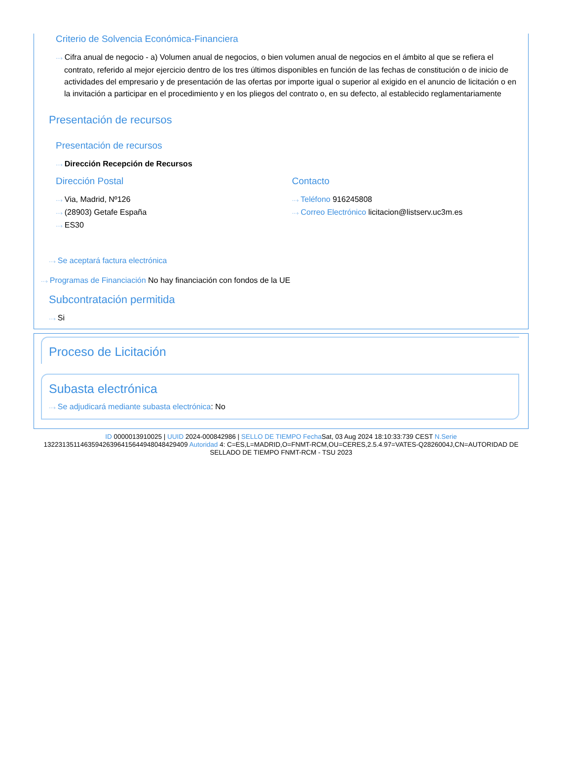Criterio de Solvencia Económica-Financiera
···› Cifra anual de negocio - a) Volumen anual de negocios, o bien volumen anual de negocios en el ámbito al que se refiera el contrato, referido al mejor ejercicio dentro de los tres últimos disponibles en función de las fechas de constitución o de inicio de actividades del empresario y de presentación de las ofertas por importe igual o superior al exigido en el anuncio de licitación o en la invitación a participar en el procedimiento y en los pliegos del contrato o, en su defecto, al establecido reglamentariamente
Presentación de recursos
Presentación de recursos
···› Dirección Recepción de Recursos
Dirección Postal
···› Via, Madrid, Nº126
···› (28903) Getafe España
···› ES30
Contacto
···› Teléfono 916245808
···› Correo Electrónico licitacion@listserv.uc3m.es
···› Se aceptará factura electrónica
···› Programas de Financiación No hay financiación con fondos de la UE
Subcontratación permitida
···› Si
Proceso de Licitación
Subasta electrónica
···› Se adjudicará mediante subasta electrónica: No
ID 0000013910025 | UUID 2024-000842986 | SELLO DE TIEMPO Fecha Sat, 03 Aug 2024 18:10:33:739 CEST N.Serie 132231351146359426396415644948048429409 Autoridad 4: C=ES,L=MADRID,O=FNMT-RCM,OU=CERES,2.5.4.97=VATES-Q2826004J,CN=AUTORIDAD DE SELLADO DE TIEMPO FNMT-RCM - TSU 2023